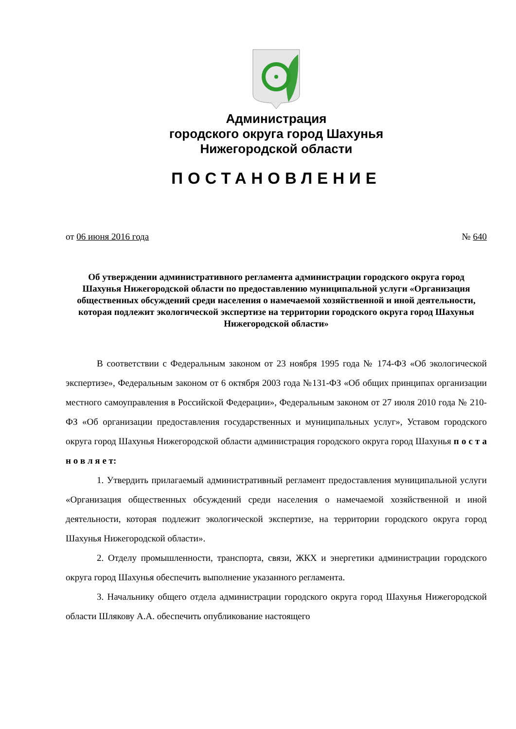Администрация
городского округа город Шахунья
Нижегородской области
ПОСТАНОВЛЕНИЕ
от 06 июня 2016 года № 640
Об утверждении административного регламента администрации городского округа город Шахунья Нижегородской области по предоставлению муниципальной услуги «Организация общественных обсуждений среди населения о намечаемой хозяйственной и иной деятельности, которая подлежит экологической экспертизе на территории городского округа город Шахунья Нижегородской области»
В соответствии с Федеральным законом от 23 ноября 1995 года № 174-ФЗ «Об экологической экспертизе», Федеральным законом от 6 октября 2003 года №131-ФЗ «Об общих принципах организации местного самоуправления в Российской Федерации», Федеральным законом от 27 июля 2010 года № 210-ФЗ «Об организации предоставления государственных и муниципальных услуг», Уставом городского округа город Шахунья Нижегородской области администрация городского округа город Шахунья п о с т а н о в л я е т:
1. Утвердить прилагаемый административный регламент предоставления муниципальной услуги «Организация общественных обсуждений среди населения о намечаемой хозяйственной и иной деятельности, которая подлежит экологической экспертизе, на территории городского округа город Шахунья Нижегородской области».
2. Отделу промышленности, транспорта, связи, ЖКХ и энергетики администрации городского округа город Шахунья обеспечить выполнение указанного регламента.
3. Начальнику общего отдела администрации городского округа город Шахунья Нижегородской области Шлякову А.А. обеспечить опубликование настоящего